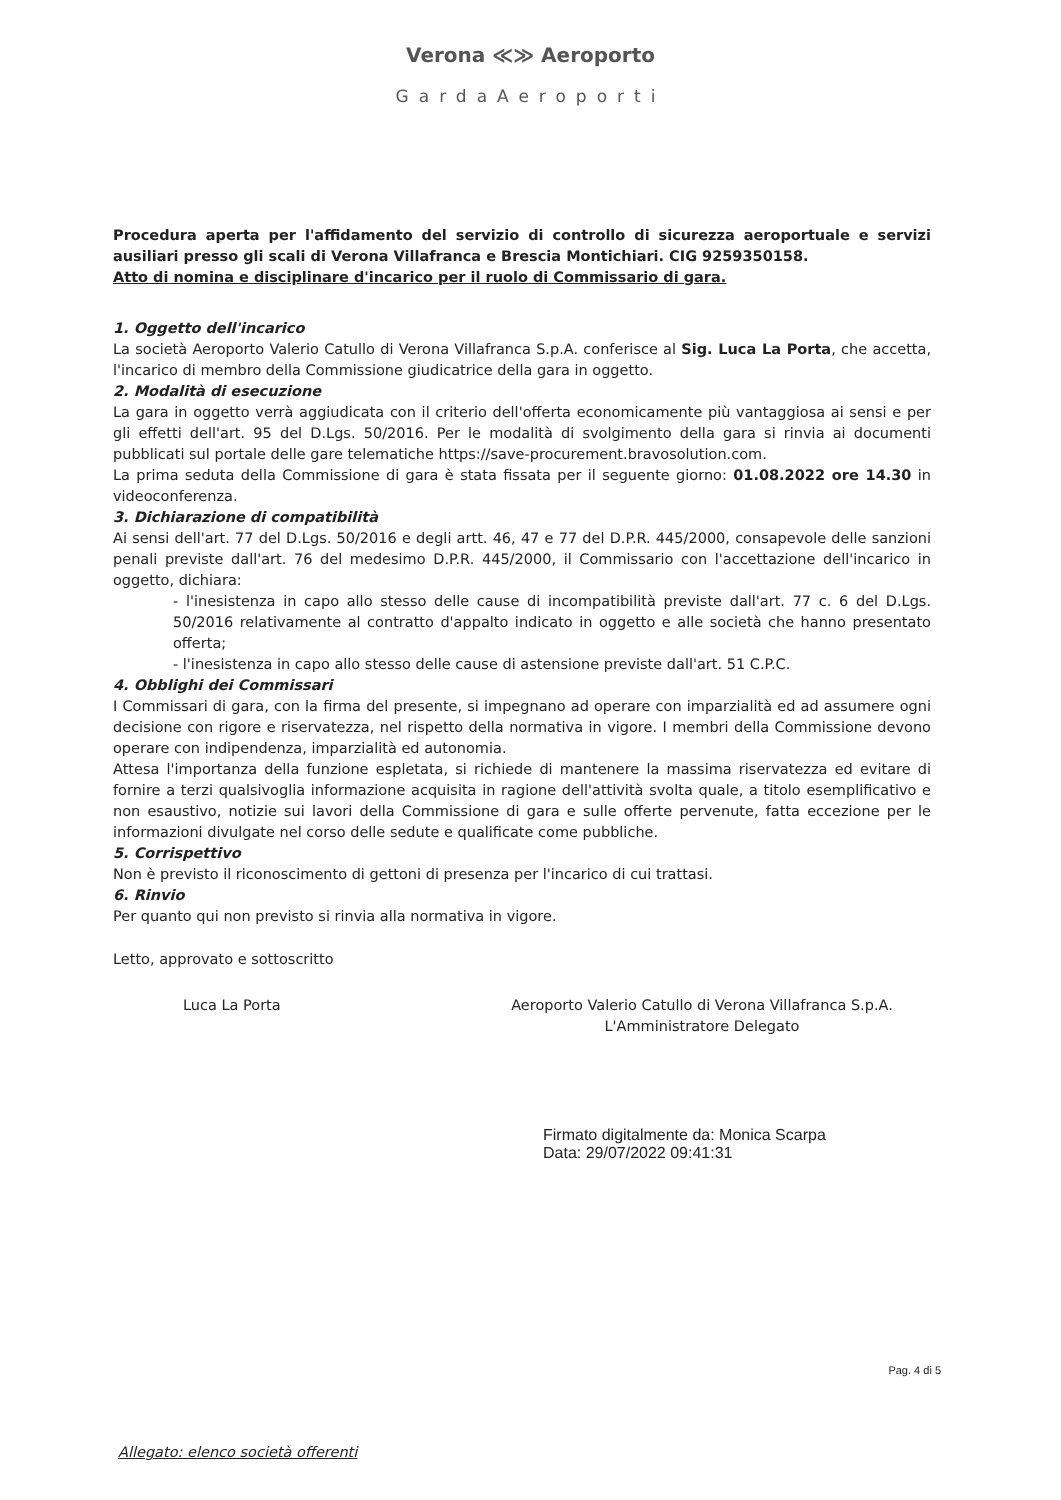Verona ≪≫ Aeroporto
GardaAeroporti
Procedura aperta per l'affidamento del servizio di controllo di sicurezza aeroportuale e servizi ausiliari presso gli scali di Verona Villafranca e Brescia Montichiari. CIG 9259350158.
Atto di nomina e disciplinare d'incarico per il ruolo di Commissario di gara.
1. Oggetto dell'incarico
La società Aeroporto Valerio Catullo di Verona Villafranca S.p.A. conferisce al Sig. Luca La Porta, che accetta, l'incarico di membro della Commissione giudicatrice della gara in oggetto.
2. Modalità di esecuzione
La gara in oggetto verrà aggiudicata con il criterio dell'offerta economicamente più vantaggiosa ai sensi e per gli effetti dell'art. 95 del D.Lgs. 50/2016. Per le modalità di svolgimento della gara si rinvia ai documenti pubblicati sul portale delle gare telematiche https://save-procurement.bravosolution.com.
La prima seduta della Commissione di gara è stata fissata per il seguente giorno: 01.08.2022 ore 14.30 in videoconferenza.
3. Dichiarazione di compatibilità
Ai sensi dell'art. 77 del D.Lgs. 50/2016 e degli artt. 46, 47 e 77 del D.P.R. 445/2000, consapevole delle sanzioni penali previste dall'art. 76 del medesimo D.P.R. 445/2000, il Commissario con l'accettazione dell'incarico in oggetto, dichiara:
- l'inesistenza in capo allo stesso delle cause di incompatibilità previste dall'art. 77 c. 6 del D.Lgs. 50/2016 relativamente al contratto d'appalto indicato in oggetto e alle società che hanno presentato offerta;
- l'inesistenza in capo allo stesso delle cause di astensione previste dall'art. 51 C.P.C.
4. Obblighi dei Commissari
I Commissari di gara, con la firma del presente, si impegnano ad operare con imparzialità ed ad assumere ogni decisione con rigore e riservatezza, nel rispetto della normativa in vigore. I membri della Commissione devono operare con indipendenza, imparzialità ed autonomia.
Attesa l'importanza della funzione espletata, si richiede di mantenere la massima riservatezza ed evitare di fornire a terzi qualsivoglia informazione acquisita in ragione dell'attività svolta quale, a titolo esemplificativo e non esaustivo, notizie sui lavori della Commissione di gara e sulle offerte pervenute, fatta eccezione per le informazioni divulgate nel corso delle sedute e qualificate come pubbliche.
5. Corrispettivo
Non è previsto il riconoscimento di gettoni di presenza per l'incarico di cui trattasi.
6. Rinvio
Per quanto qui non previsto si rinvia alla normativa in vigore.
Letto, approvato e sottoscritto
Luca La Porta Aeroporto Valerio Catullo di Verona Villafranca S.p.A.
L'Amministratore Delegato
Firmato digitalmente da: Monica Scarpa
Data: 29/07/2022 09:41:31
Allegato: elenco società offerenti
Pag. 4 di 5